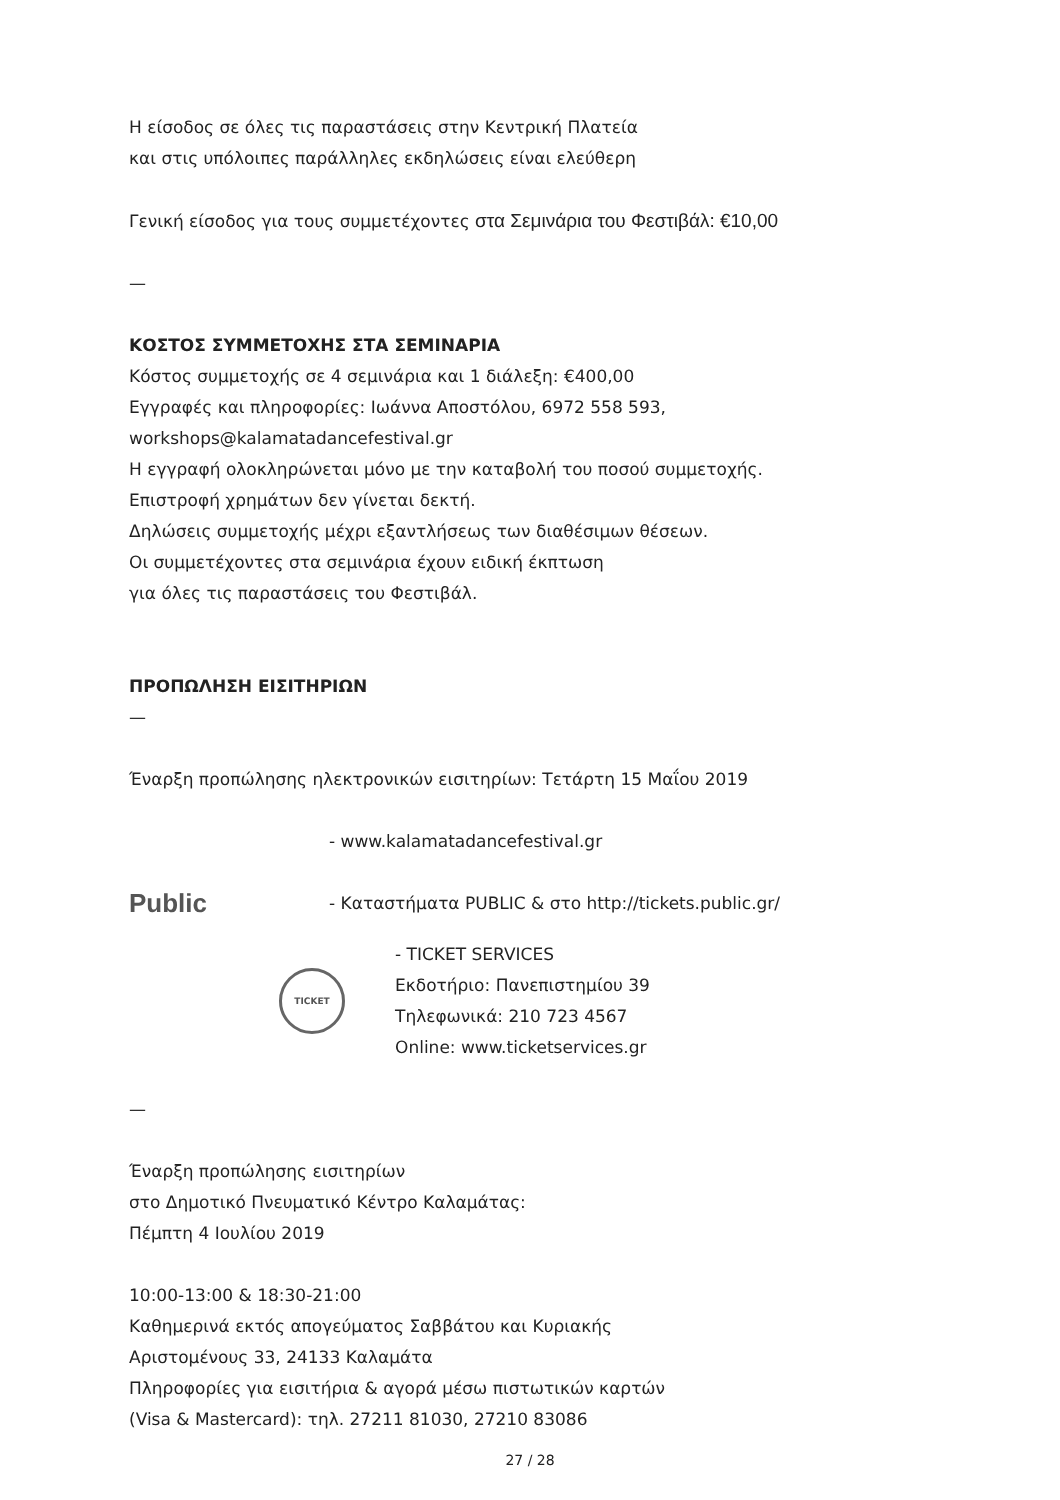Η είσοδος σε όλες τις παραστάσεις στην Κεντρική Πλατεία
και στις υπόλοιπες παράλληλες εκδηλώσεις είναι ελεύθερη
Γενική είσοδος για τους συμμετέχοντες στα Σεμινάρια του Φεστιβάλ: €10,00
—
ΚΟΣΤΟΣ ΣΥΜΜΕΤΟΧΗΣ ΣΤΑ ΣΕΜΙΝΑΡΙΑ
Κόστος συμμετοχής σε 4 σεμινάρια και 1 διάλεξη: €400,00
Εγγραφές και πληροφορίες: Ιωάννα Αποστόλου, 6972 558 593,
workshops@kalamatadancefestival.gr
Η εγγραφή ολοκληρώνεται μόνο με την καταβολή του ποσού συμμετοχής.
Επιστροφή χρημάτων δεν γίνεται δεκτή.
Δηλώσεις συμμετοχής μέχρι εξαντλήσεως των διαθέσιμων θέσεων.
Οι συμμετέχοντες στα σεμινάρια έχουν ειδική έκπτωση
για όλες τις παραστάσεις του Φεστιβάλ.
ΠΡΟΠΩΛΗΣΗ ΕΙΣΙΤΗΡΙΩΝ
—
Έναρξη προπώλησης ηλεκτρονικών εισιτηρίων: Τετάρτη 15 Μαΐου 2019
- www.kalamatadancefestival.gr
Public
- Καταστήματα PUBLIC & στο http://tickets.public.gr/
TICKET
- TICKET SERVICES
Εκδοτήριο: Πανεπιστημίου 39
Τηλεφωνικά: 210 723 4567
Online: www.ticketservices.gr
—
Έναρξη προπώλησης εισιτηρίων
στο Δημοτικό Πνευματικό Κέντρο Καλαμάτας:
Πέμπτη 4 Ιουλίου 2019
10:00-13:00 & 18:30-21:00
Καθημερινά εκτός απογεύματος Σαββάτου και Κυριακής
Αριστομένους 33, 24133 Καλαμάτα
Πληροφορίες για εισιτήρια & αγορά μέσω πιστωτικών καρτών
(Visa & Mastercard): τηλ. 27211 81030, 27210 83086
27 / 28